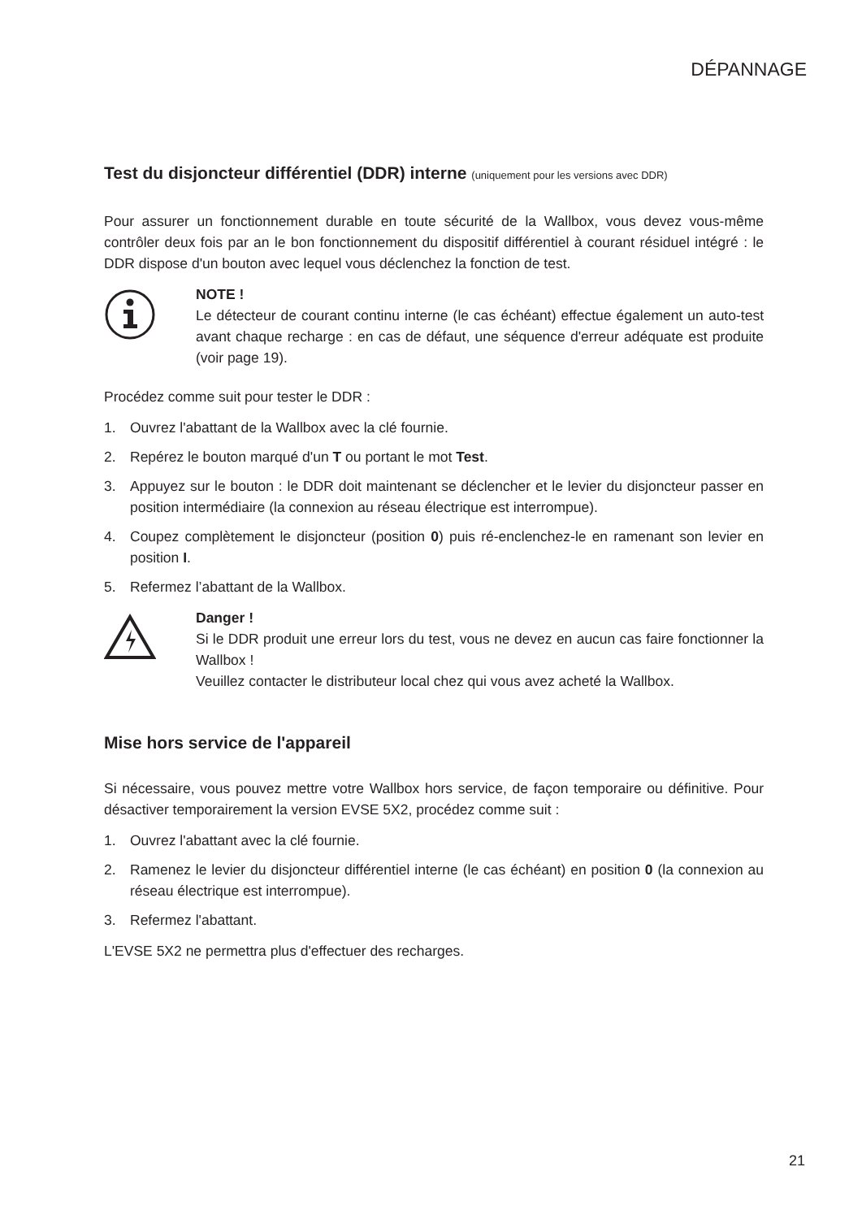DÉPANNAGE
Test du disjoncteur différentiel (DDR) interne (uniquement pour les versions avec DDR)
Pour assurer un fonctionnement durable en toute sécurité de la Wallbox, vous devez vous-même contrôler deux fois par an le bon fonctionnement du dispositif différentiel à courant résiduel intégré : le DDR dispose d'un bouton avec lequel vous déclenchez la fonction de test.
NOTE !
Le détecteur de courant continu interne (le cas échéant) effectue également un auto-test avant chaque recharge : en cas de défaut, une séquence d'erreur adéquate est produite (voir page 19).
Procédez comme suit pour tester le DDR :
1. Ouvrez l'abattant de la Wallbox avec la clé fournie.
2. Repérez le bouton marqué d'un T ou portant le mot Test.
3. Appuyez sur le bouton : le DDR doit maintenant se déclencher et le levier du disjoncteur passer en position intermédiaire (la connexion au réseau électrique est interrompue).
4. Coupez complètement le disjoncteur (position 0) puis ré-enclenchez-le en ramenant son levier en position I.
5. Refermez l’abattant de la Wallbox.
Danger !
Si le DDR produit une erreur lors du test, vous ne devez en aucun cas faire fonctionner la Wallbox !
Veuillez contacter le distributeur local chez qui vous avez acheté la Wallbox.
Mise hors service de l'appareil
Si nécessaire, vous pouvez mettre votre Wallbox hors service, de façon temporaire ou définitive. Pour désactiver temporairement la version EVSE 5X2, procédez comme suit :
1. Ouvrez l'abattant avec la clé fournie.
2. Ramenez le levier du disjoncteur différentiel interne (le cas échéant) en position 0 (la connexion au réseau électrique est interrompue).
3. Refermez l'abattant.
L'EVSE 5X2 ne permettra plus d'effectuer des recharges.
21